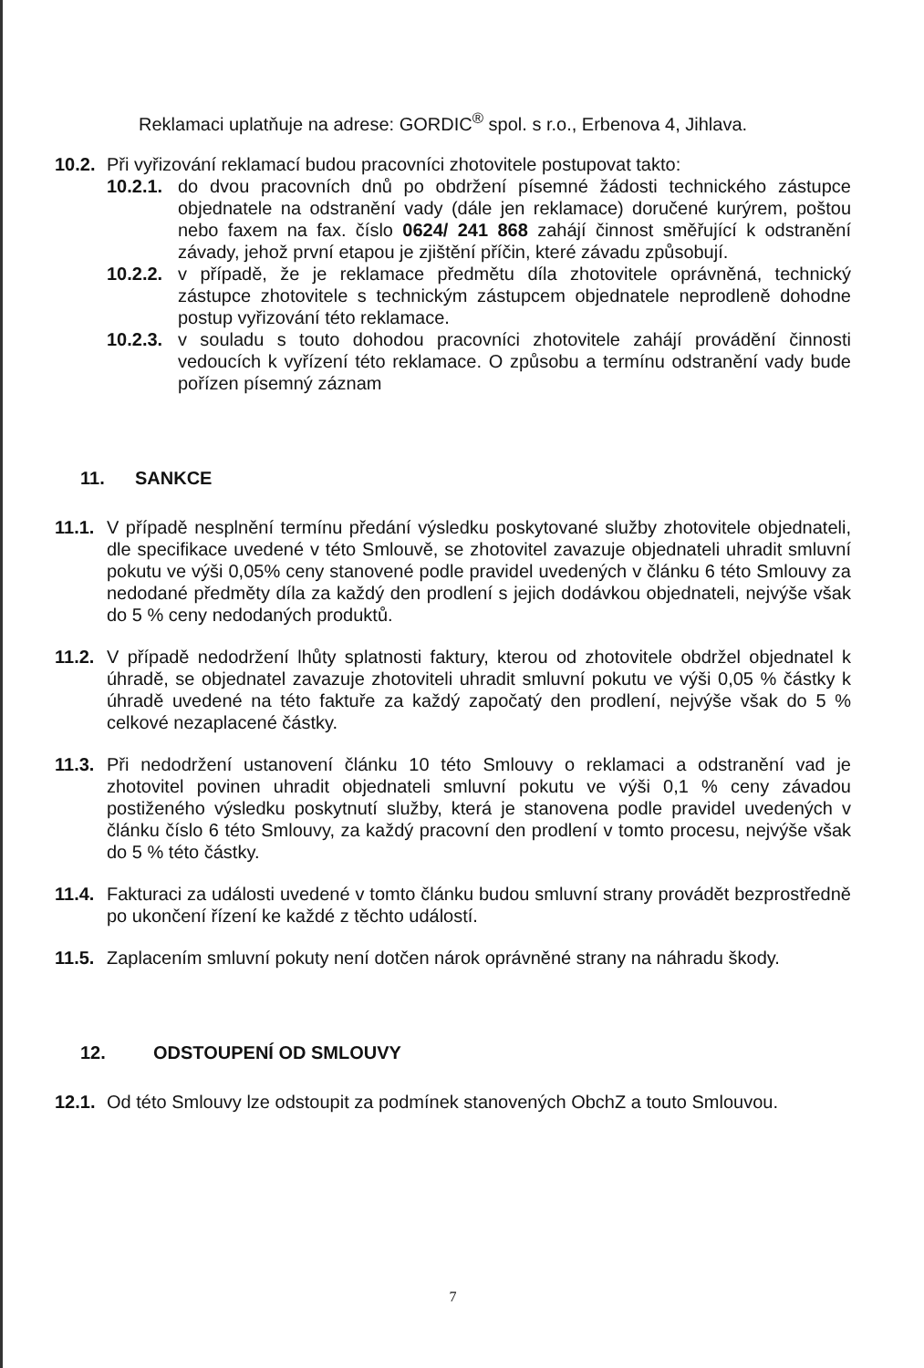Reklamaci uplatňuje na adrese: GORDIC<sup>®</sup> spol. s r.o., Erbenova 4, Jihlava.
10.2. Při vyřizování reklamací budou pracovníci zhotovitele postupovat takto:
10.2.1. do dvou pracovních dnů po obdržení písemné žádosti technického zástupce objednatele na odstranění vady (dále jen reklamace) doručené kurýrem, poštou nebo faxem na fax. číslo 0624/ 241 868 zahájí činnost směřující k odstranění závady, jehož první etapou je zjištění příčin, které závadu způsobují.
10.2.2. v případě, že je reklamace předmětu díla zhotovitele oprávněná, technický zástupce zhotovitele s technickým zástupcem objednatele neprodleně dohodne postup vyřizování této reklamace.
10.2.3. v souladu s touto dohodou pracovníci zhotovitele zahájí provádění činnosti vedoucích k vyřízení této reklamace. O způsobu a termínu odstranění vady bude pořízen písemný záznam
11. SANKCE
11.1. V případě nesplnění termínu předání výsledku poskytované služby zhotovitele objednateli, dle specifikace uvedené v této Smlouvě, se zhotovitel zavazuje objednateli uhradit smluvní pokutu ve výši 0,05% ceny stanovené podle pravidel uvedených v článku 6 této Smlouvy za nedodané předměty díla za každý den prodlení s jejich dodávkou objednateli, nejvýše však do 5 % ceny nedodaných produktů.
11.2. V případě nedodržení lhůty splatnosti faktury, kterou od zhotovitele obdržel objednatel k úhradě, se objednatel zavazuje zhotoviteli uhradit smluvní pokutu ve výši 0,05 % částky k úhradě uvedené na této faktuře za každý započatý den prodlení, nejvýše však do 5 % celkové nezaplacené částky.
11.3. Při nedodržení ustanovení článku 10 této Smlouvy o reklamaci a odstranění vad je zhotovitel povinen uhradit objednateli smluvní pokutu ve výši 0,1 % ceny závadou postiženého výsledku poskytnutí služby, která je stanovena podle pravidel uvedených v článku číslo 6 této Smlouvy, za každý pracovní den prodlení v tomto procesu, nejvýše však do 5 % této částky.
11.4. Fakturaci za události uvedené v tomto článku budou smluvní strany provádět bezprostředně po ukončení řízení ke každé z těchto událostí.
11.5. Zaplacením smluvní pokuty není dotčen nárok oprávněné strany na náhradu škody.
12. ODSTOUPENÍ OD SMLOUVY
12.1. Od této Smlouvy lze odstoupit za podmínek stanovených ObchZ a touto Smlouvou.
7